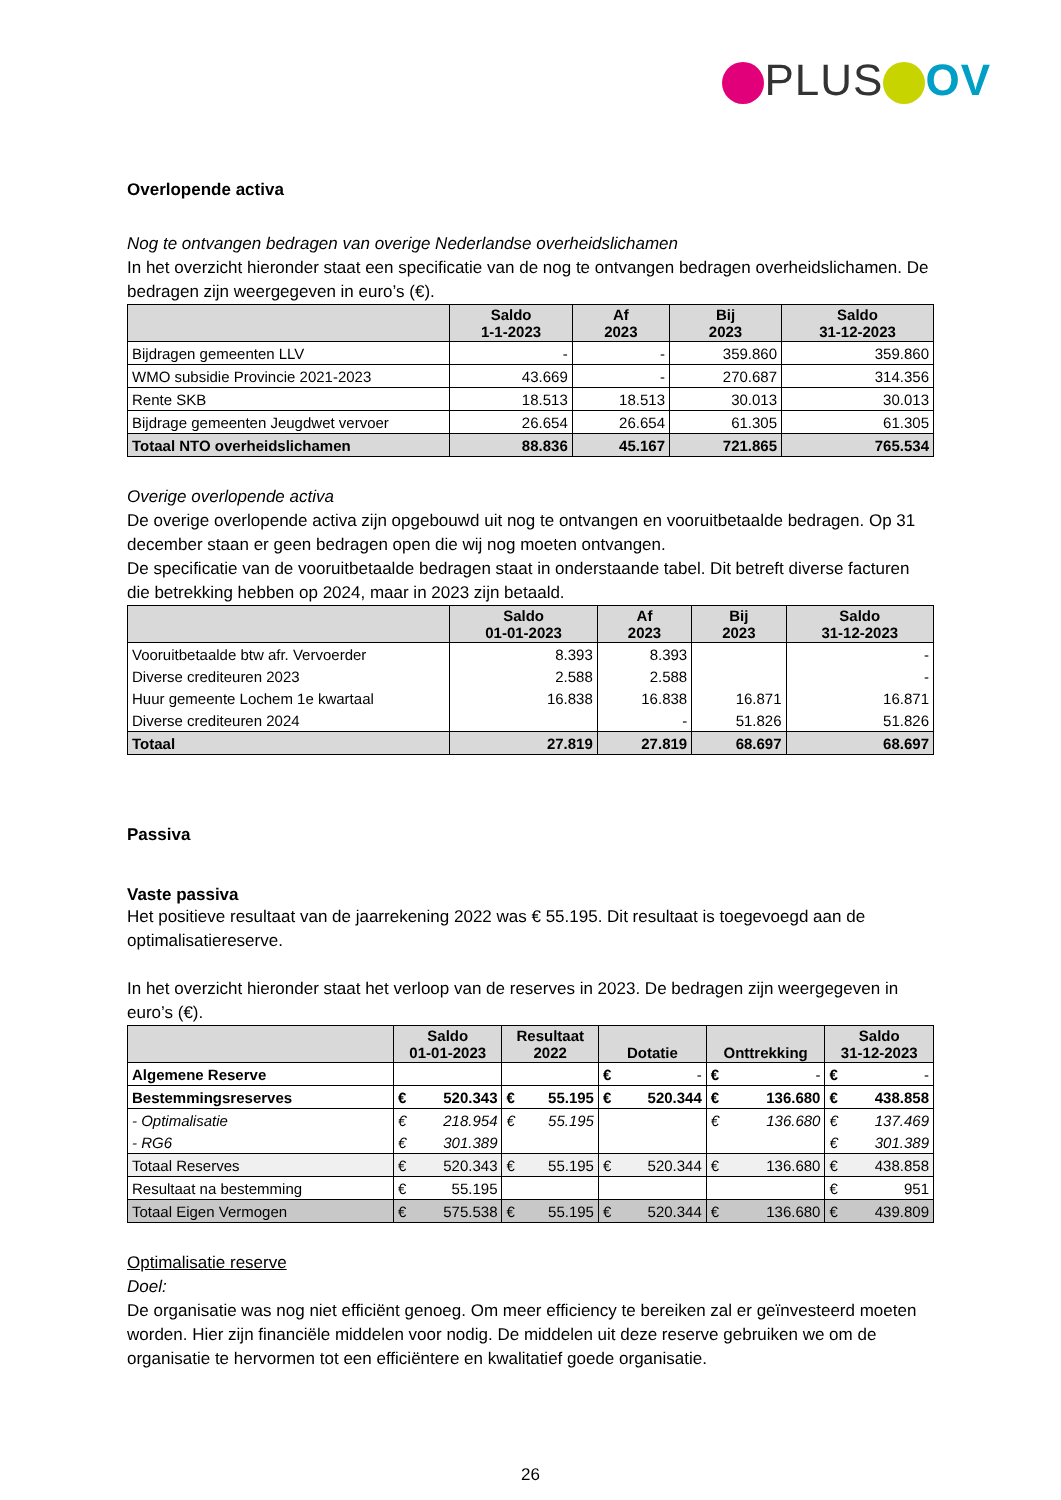PLUS OV
Overlopende activa
Nog te ontvangen bedragen van overige Nederlandse overheidslichamen
In het overzicht hieronder staat een specificatie van de nog te ontvangen bedragen overheidslichamen. De bedragen zijn weergegeven in euro’s (€).
| | Saldo 1-1-2023 | Af 2023 | Bij 2023 | Saldo 31-12-2023 |
| --- | --- | --- | --- | --- |
| Bijdragen gemeenten LLV | - | - | 359.860 | 359.860 |
| WMO subsidie Provincie 2021-2023 | 43.669 | - | 270.687 | 314.356 |
| Rente SKB | 18.513 | 18.513 | 30.013 | 30.013 |
| Bijdrage gemeenten Jeugdwet vervoer | 26.654 | 26.654 | 61.305 | 61.305 |
| Totaal NTO overheidslichamen | 88.836 | 45.167 | 721.865 | 765.534 |
Overige overlopende activa
De overige overlopende activa zijn opgebouwd uit nog te ontvangen en vooruitbetaalde bedragen. Op 31 december staan er geen bedragen open die wij nog moeten ontvangen.
De specificatie van de vooruitbetaalde bedragen staat in onderstaande tabel. Dit betreft diverse facturen die betrekking hebben op 2024, maar in 2023 zijn betaald.
| | Saldo 01-01-2023 | Af 2023 | Bij 2023 | Saldo 31-12-2023 |
| --- | --- | --- | --- | --- |
| Vooruitbetaalde btw afr. Vervoerder | 8.393 | 8.393 | | - |
| Diverse crediteuren 2023 | 2.588 | 2.588 | | - |
| Huur gemeente Lochem 1e kwartaal | 16.838 | 16.838 | 16.871 | 16.871 |
| Diverse crediteuren 2024 | | - | 51.826 | 51.826 |
| Totaal | 27.819 | 27.819 | 68.697 | 68.697 |
Passiva
Vaste passiva
Het positieve resultaat van de jaarrekening 2022 was € 55.195. Dit resultaat is toegevoegd aan de optimalisatiereserve.
In het overzicht hieronder staat het verloop van de reserves in 2023. De bedragen zijn weergegeven in euro’s (€).
| | Saldo 01-01-2023 | | Resultaat 2022 | | Dotatie | | Onttrekking | | Saldo 31-12-2023 | |
| --- | --- | --- | --- | --- | --- | --- | --- | --- | --- | --- |
| Algemene Reserve | | | | | € | - | € | - | € | - |
| Bestemmingsreserves | € | 520.343 | € | 55.195 | € | 520.344 | € | 136.680 | € | 438.858 |
| - Optimalisatie | € | 218.954 | € | 55.195 | | | € | 136.680 | € | 137.469 |
| - RG6 | € | 301.389 | | | | | | | € | 301.389 |
| Totaal Reserves | € | 520.343 | € | 55.195 | € | 520.344 | € | 136.680 | € | 438.858 |
| Resultaat na bestemming | € | 55.195 | | | | | | | € | 951 |
| Totaal Eigen Vermogen | € | 575.538 | € | 55.195 | € | 520.344 | € | 136.680 | € | 439.809 |
Optimalisatie reserve
Doel:
De organisatie was nog niet efficiënt genoeg. Om meer efficiency te bereiken zal er geïnvesteerd moeten worden. Hier zijn financiële middelen voor nodig. De middelen uit deze reserve gebruiken we om de organisatie te hervormen tot een efficiëntere en kwalitatief goede organisatie.
26